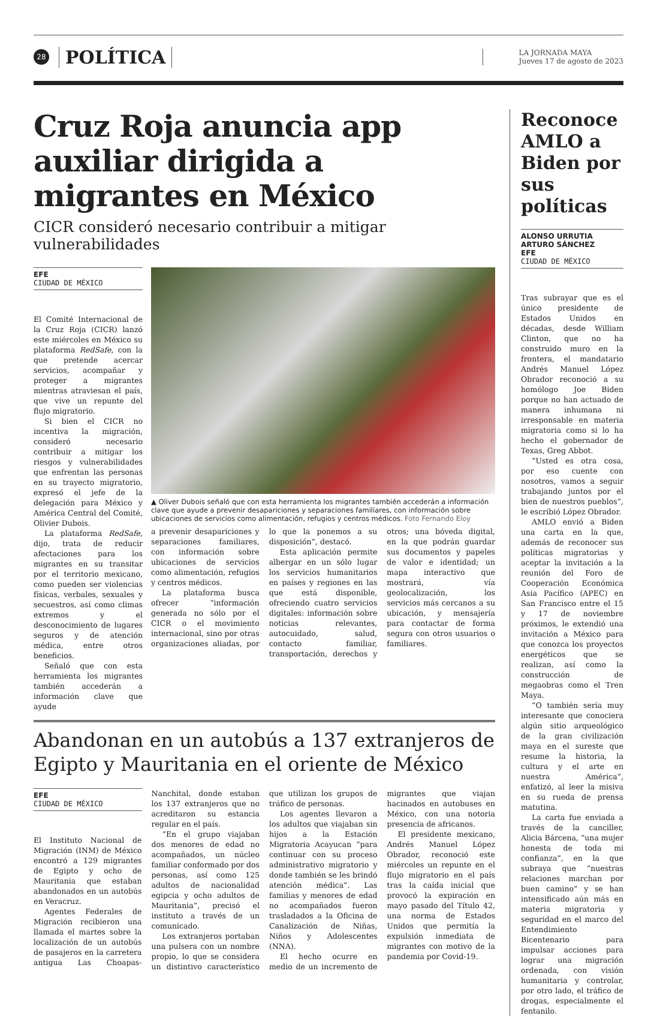28
POLÍTICA
LA JORNADA MAYA
Jueves 17 de agosto de 2023
Cruz Roja anuncia app auxiliar dirigida a migrantes en México
CICR consideró necesario contribuir a mitigar vulnerabilidades
EFE
CIUDAD DE MÉXICO
El Comité Internacional de la Cruz Roja (CICR) lanzó este miércoles en México su plataforma RedSafe, con la que pretende acercar servicios, acompañar y proteger a migrantes mientras atraviesan el país, que vive un repunte del flujo migratorio.
Si bien el CICR no incentiva la migración, consideró necesario contribuir a mitigar los riesgos y vulnerabilidades que enfrentan las personas en su trayecto migratorio, expresó el jefe de la delegación para México y América Central del Comité, Olivier Dubois.
La plataforma RedSafe, dijo, trata de reducir afectaciones para los migrantes en su transitar por el territorio mexicano, como pueden ser violencias físicas, verbales, sexuales y secuestros, así como climas extremos y el desconocimiento de lugares seguros y de atención médica, entre otros beneficios.
Señaló que con esta herramienta los migrantes también accederán a información clave que ayude
▲ Oliver Dubois señaló que con esta herramienta los migrantes también accederán a información clave que ayude a prevenir desapariciones y separaciones familiares, con información sobre ubicaciones de servicios como alimentación, refugios y centros médicos. Foto Fernando Eloy
a prevenir desapariciones y separaciones familiares, con información sobre ubicaciones de servicios como alimentación, refugios y centros médicos.
La plataforma busca ofrecer “información generada no sólo por el CICR o el movimiento internacional, sino por otras organizaciones aliadas, por lo que la ponemos a su disposición”, destacó.
Esta aplicación permite albergar en un sólo lugar los servicios humanitarios en países y regiones en las que está disponible, ofreciendo cuatro servicios digitales: información sobre noticias relevantes, autocuidado, salud, contacto familiar, transportación, derechos y otros; una bóveda digital, en la que podrán guardar sus documentos y papeles de valor e identidad; un mapa interactivo que mostrará, vía geolocalización, los servicios más cercanos a su ubicación, y mensajería para contactar de forma segura con otros usuarios o familiares.
Abandonan en un autobús a 137 extranjeros de Egipto y Mauritania en el oriente de México
EFE
CIUDAD DE MÉXICO
El Instituto Nacional de Migración (INM) de México encontró a 129 migrantes de Egipto y ocho de Mauritania que estaban abandonados en un autobús en Veracruz.
Agentes Federales de Migración recibieron una llamada el martes sobre la localización de un autobús de pasajeros en la carretera antigua Las Choapas-Nanchital, donde estaban los 137 extranjeros que no acreditaron su estancia regular en el país.
“En el grupo viajaban dos menores de edad no acompañados, un núcleo familiar conformado por dos personas, así como 125 adultos de nacionalidad egipcia y ocho adultos de Mauritania”, precisó el instituto a través de un comunicado.
Los extranjeros portaban una pulsera con un nombre propio, lo que se considera un distintivo característico que utilizan los grupos de tráfico de personas.
Los agentes llevaron a los adultos que viajaban sin hijos a la Estación Migratoria Acayucan “para continuar con su proceso administrativo migratorio y donde también se les brindó atención médica”. Las familias y menores de edad no acompañados fueron trasladados a la Oficina de Canalización de Niñas, Niños y Adolescentes (NNA).
El hecho ocurre en medio de un incremento de migrantes que viajan hacinados en autobuses en México, con una notoria presencia de africanos.
El presidente mexicano, Andrés Manuel López Obrador, reconoció este miércoles un repunte en el flujo migratorio en el país tras la caída inicial que provocó la expiración en mayo pasado del Título 42, una norma de Estados Unidos que permitía la expulsión inmediata de migrantes con motivo de la pandemia por Covid-19.
Reconoce AMLO a Biden por sus políticas
ALONSO URRUTIA
ARTURO SÁNCHEZ
EFE
CIUDAD DE MÉXICO
Tras subrayar que es el único presidente de Estados Unidos en décadas, desde William Clinton, que no ha construido muro en la frontera, el mandatario Andrés Manuel López Obrador reconoció a su homólogo Joe Biden porque no han actuado de manera inhumana ni irresponsable en materia migratoria como si lo ha hecho el gobernador de Texas, Greg Abbot.
“Usted es otra cosa, por eso cuente con nosotros, vamos a seguir trabajando juntos por el bien de nuestros pueblos”, le escribió López Obrador.
AMLO envió a Biden una carta en la que, además de reconocer sus políticas migratorias y aceptar la invitación a la reunión del Foro de Cooperación Económica Asia Pacífico (APEC) en San Francisco entre el 15 y 17 de noviembre próximos, le extendió una invitación a México para que conozca los proyectos energéticos que se realizan, así como la construcción de megaobras como el Tren Maya.
“O también sería muy interesante que conociera algún sitio arqueológico de la gran civilización maya en el sureste que resume la historia, la cultura y el arte en nuestra América”, enfatizó, al leer la misiva en su rueda de prensa matutina.
La carta fue enviada a través de la canciller, Alicia Bárcena, “una mujer honesta de toda mi confianza”, en la que subraya que “nuestras relaciones marchan por buen camino” y se han intensificado aún más en materia migratoria y seguridad en el marco del Entendimiento Bicentenario para impulsar acciones para lograr una migración ordenada, con visión humanitaria y controlar, por otro lado, el tráfico de drogas, especialmente el fentanilo.